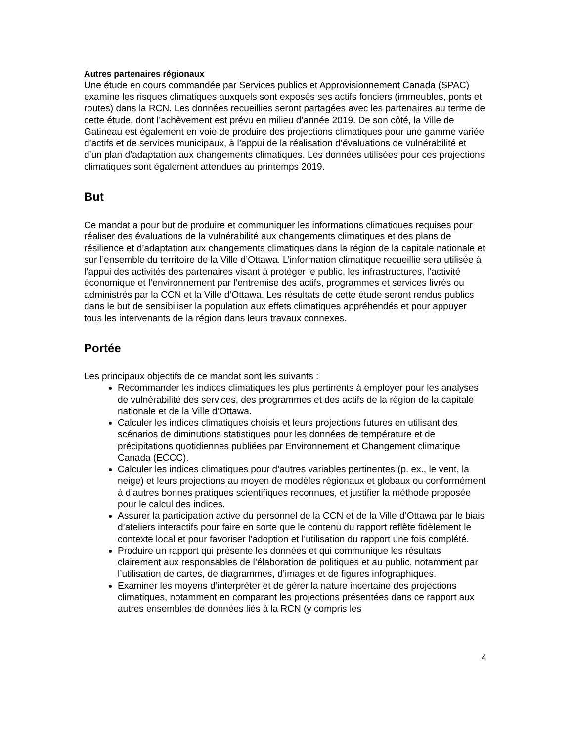Autres partenaires régionaux
Une étude en cours commandée par Services publics et Approvisionnement Canada (SPAC) examine les risques climatiques auxquels sont exposés ses actifs fonciers (immeubles, ponts et routes) dans la RCN. Les données recueillies seront partagées avec les partenaires au terme de cette étude, dont l’achèvement est prévu en milieu d’année 2019. De son côté, la Ville de Gatineau est également en voie de produire des projections climatiques pour une gamme variée d’actifs et de services municipaux, à l’appui de la réalisation d’évaluations de vulnérabilité et d’un plan d’adaptation aux changements climatiques. Les données utilisées pour ces projections climatiques sont également attendues au printemps 2019.
But
Ce mandat a pour but de produire et communiquer les informations climatiques requises pour réaliser des évaluations de la vulnérabilité aux changements climatiques et des plans de résilience et d’adaptation aux changements climatiques dans la région de la capitale nationale et sur l’ensemble du territoire de la Ville d’Ottawa. L’information climatique recueillie sera utilisée à l’appui des activités des partenaires visant à protéger le public, les infrastructures, l’activité économique et l’environnement par l’entremise des actifs, programmes et services livrés ou administrés par la CCN et la Ville d’Ottawa. Les résultats de cette étude seront rendus publics dans le but de sensibiliser la population aux effets climatiques appréhendés et pour appuyer tous les intervenants de la région dans leurs travaux connexes.
Portée
Les principaux objectifs de ce mandat sont les suivants :
Recommander les indices climatiques les plus pertinents à employer pour les analyses de vulnérabilité des services, des programmes et des actifs de la région de la capitale nationale et de la Ville d’Ottawa.
Calculer les indices climatiques choisis et leurs projections futures en utilisant des scénarios de diminutions statistiques pour les données de température et de précipitations quotidiennes publiées par Environnement et Changement climatique Canada (ECCC).
Calculer les indices climatiques pour d’autres variables pertinentes (p. ex., le vent, la neige) et leurs projections au moyen de modèles régionaux et globaux ou conformément à d’autres bonnes pratiques scientifiques reconnues, et justifier la méthode proposée pour le calcul des indices.
Assurer la participation active du personnel de la CCN et de la Ville d’Ottawa par le biais d’ateliers interactifs pour faire en sorte que le contenu du rapport reflète fidèlement le contexte local et pour favoriser l’adoption et l’utilisation du rapport une fois complété.
Produire un rapport qui présente les données et qui communique les résultats clairement aux responsables de l’élaboration de politiques et au public, notamment par l’utilisation de cartes, de diagrammes, d’images et de figures infographiques.
Examiner les moyens d’interpréter et de gérer la nature incertaine des projections climatiques, notamment en comparant les projections présentées dans ce rapport aux autres ensembles de données liés à la RCN (y compris les
4